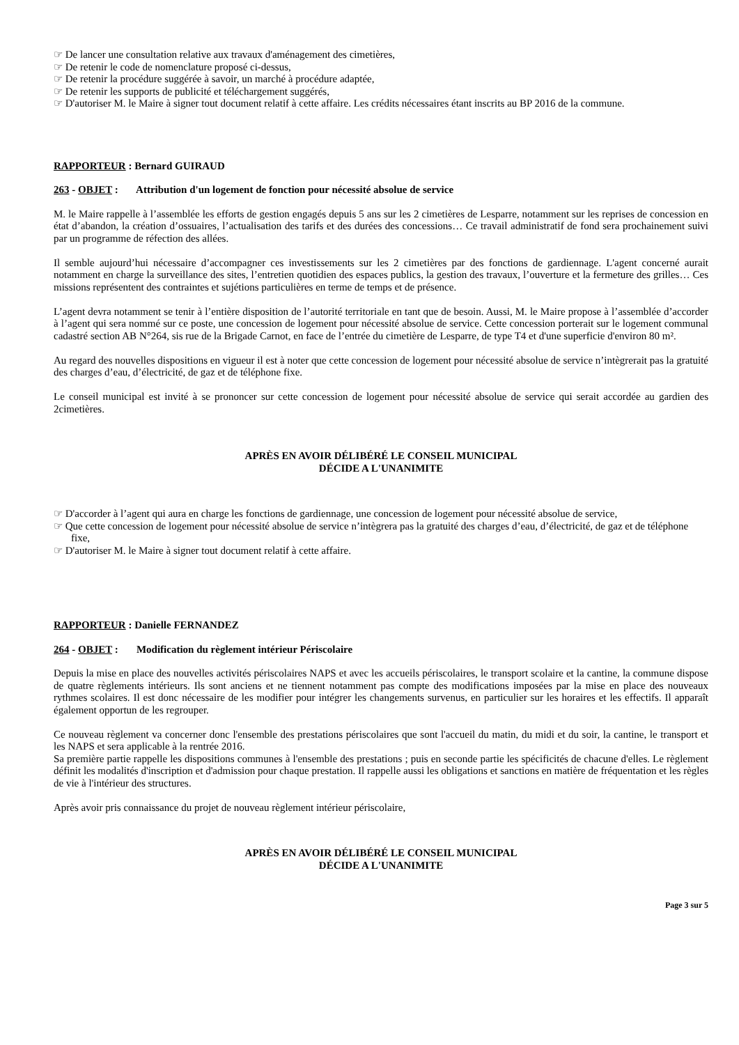☞ De lancer une consultation relative aux travaux d'aménagement des cimetières,
☞ De retenir le code de nomenclature proposé ci-dessus,
☞ De retenir la procédure suggérée à savoir, un marché à procédure adaptée,
☞ De retenir les supports de publicité et téléchargement suggérés,
☞ D'autoriser M. le Maire à signer tout document relatif à cette affaire. Les crédits nécessaires étant inscrits au BP 2016 de la commune.
RAPPORTEUR : Bernard GUIRAUD
263 - OBJET : Attribution d'un logement de fonction pour nécessité absolue de service
M. le Maire rappelle à l’assemblée les efforts de gestion engagés depuis 5 ans sur les 2 cimetières de Lesparre, notamment sur les reprises de concession en état d’abandon, la création d’ossuaires, l’actualisation des tarifs et des durées des concessions… Ce travail administratif de fond sera prochainement suivi par un programme de réfection des allées.
Il semble aujourd’hui nécessaire d’accompagner ces investissements sur les 2 cimetières par des fonctions de gardiennage. L'agent concerné aurait notamment en charge la surveillance des sites, l’entretien quotidien des espaces publics, la gestion des travaux, l’ouverture et la fermeture des grilles… Ces missions représentent des contraintes et sujétions particulières en terme de temps et de présence.
L’agent devra notamment se tenir à l’entière disposition de l’autorité territoriale en tant que de besoin. Aussi, M. le Maire propose à l’assemblée d’accorder à l’agent qui sera nommé sur ce poste, une concession de logement pour nécessité absolue de service. Cette concession porterait sur le logement communal cadastré section AB N°264, sis rue de la Brigade Carnot, en face de l’entrée du cimetière de Lesparre, de type T4 et d'une superficie d'environ 80 m².
Au regard des nouvelles dispositions en vigueur il est à noter que cette concession de logement pour nécessité absolue de service n’intègrerait pas la gratuité des charges d’eau, d’électricité, de gaz et de téléphone fixe.
Le conseil municipal est invité à se prononcer sur cette concession de logement pour nécessité absolue de service qui serait accordée au gardien des 2cimetières.
APRÈS EN AVOIR DÉLIBÉRÉ LE CONSEIL MUNICIPAL
DÉCIDE A L'UNANIMITE
☞ D'accorder à l’agent qui aura en charge les fonctions de gardiennage, une concession de logement pour nécessité absolue de service,
☞ Que cette concession de logement pour nécessité absolue de service n’intègrera pas la gratuité des charges d’eau, d’électricité, de gaz et de téléphone fixe,
☞ D'autoriser M. le Maire à signer tout document relatif à cette affaire.
RAPPORTEUR : Danielle FERNANDEZ
264 - OBJET : Modification du règlement intérieur Périscolaire
Depuis la mise en place des nouvelles activités périscolaires NAPS et avec les accueils périscolaires, le transport scolaire et la cantine, la commune dispose de quatre règlements intérieurs. Ils sont anciens et ne tiennent notamment pas compte des modifications imposées par la mise en place des nouveaux rythmes scolaires. Il est donc nécessaire de les modifier pour intégrer les changements survenus, en particulier sur les horaires et les effectifs. Il apparaît également opportun de les regrouper.
Ce nouveau règlement va concerner donc l'ensemble des prestations périscolaires que sont l'accueil du matin, du midi et du soir, la cantine, le transport et les NAPS et sera applicable à la rentrée 2016.
Sa première partie rappelle les dispositions communes à l'ensemble des prestations ; puis en seconde partie les spécificités de chacune d'elles. Le règlement définit les modalités d'inscription et d'admission pour chaque prestation. Il rappelle aussi les obligations et sanctions en matière de fréquentation et les règles de vie à l'intérieur des structures.
Après avoir pris connaissance du projet de nouveau règlement intérieur périscolaire,
APRÈS EN AVOIR DÉLIBÉRÉ LE CONSEIL MUNICIPAL
DÉCIDE A L'UNANIMITE
Page 3 sur 5